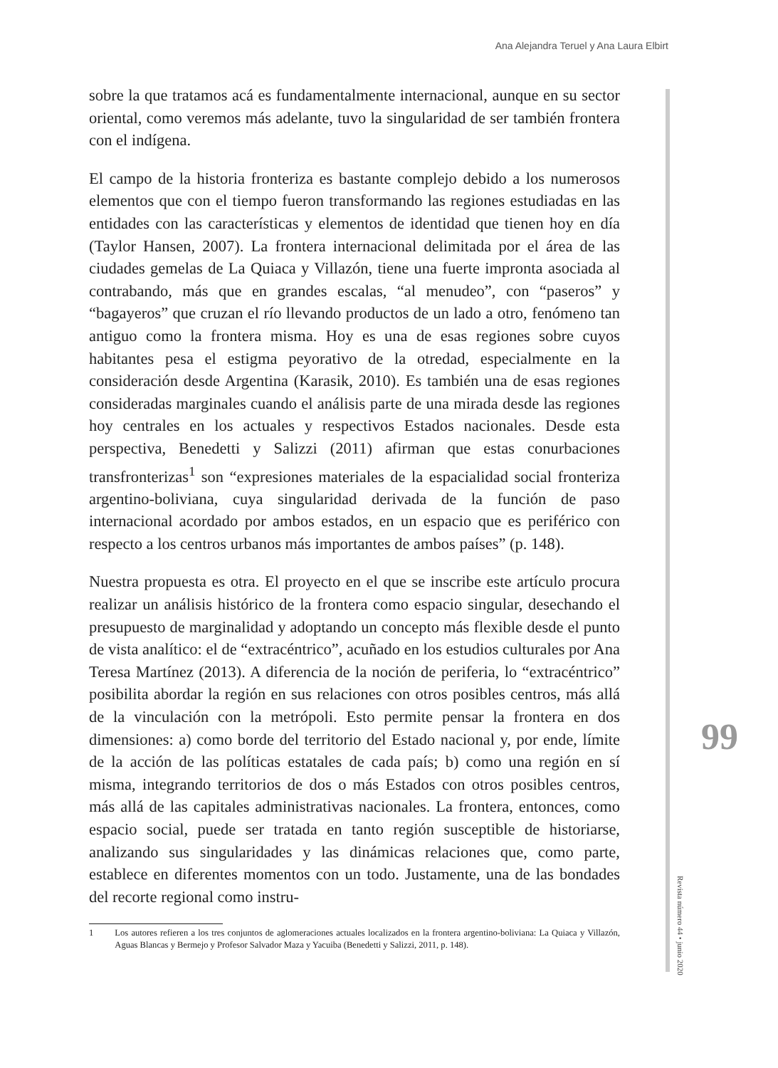Ana Alejandra Teruel y Ana Laura Elbirt
sobre la que tratamos acá es fundamentalmente internacional, aunque en su sector oriental, como veremos más adelante, tuvo la singularidad de ser también frontera con el indígena.
El campo de la historia fronteriza es bastante complejo debido a los numerosos elementos que con el tiempo fueron transformando las regiones estudiadas en las entidades con las características y elementos de identidad que tienen hoy en día (Taylor Hansen, 2007). La frontera internacional delimitada por el área de las ciudades gemelas de La Quiaca y Villazón, tiene una fuerte impronta asociada al contrabando, más que en grandes escalas, “al menudeo”, con “paseros” y “bagayeros” que cruzan el río llevando productos de un lado a otro, fenómeno tan antiguo como la frontera misma. Hoy es una de esas regiones sobre cuyos habitantes pesa el estigma peyorativo de la otredad, especialmente en la consideración desde Argentina (Karasik, 2010). Es también una de esas regiones consideradas marginales cuando el análisis parte de una mirada desde las regiones hoy centrales en los actuales y respectivos Estados nacionales. Desde esta perspectiva, Benedetti y Salizzi (2011) afirman que estas conurbaciones transfronterizas<sup>1</sup> son “expresiones materiales de la espacialidad social fronteriza argentino-boliviana, cuya singularidad derivada de la función de paso internacional acordado por ambos estados, en un espacio que es periférico con respecto a los centros urbanos más importantes de ambos países” (p. 148).
Nuestra propuesta es otra. El proyecto en el que se inscribe este artículo procura realizar un análisis histórico de la frontera como espacio singular, desechando el presupuesto de marginalidad y adoptando un concepto más flexible desde el punto de vista analítico: el de “extracéntrico”, acuñado en los estudios culturales por Ana Teresa Martínez (2013). A diferencia de la noción de periferia, lo “extracéntrico” posibilita abordar la región en sus relaciones con otros posibles centros, más allá de la vinculación con la metrópoli. Esto permite pensar la frontera en dos dimensiones: a) como borde del territorio del Estado nacional y, por ende, límite de la acción de las políticas estatales de cada país; b) como una región en sí misma, integrando territorios de dos o más Estados con otros posibles centros, más allá de las capitales administrativas nacionales. La frontera, entonces, como espacio social, puede ser tratada en tanto región susceptible de historiarse, analizando sus singularidades y las dinámicas relaciones que, como parte, establece en diferentes momentos con un todo. Justamente, una de las bondades del recorte regional como instru-
1 Los autores refieren a los tres conjuntos de aglomeraciones actuales localizados en la frontera argentino-boliviana: La Quiaca y Villazón, Aguas Blancas y Bermejo y Profesor Salvador Maza y Yacuiba (Benedetti y Salizzi, 2011, p. 148).
99
Revista número 44 • junio 2020